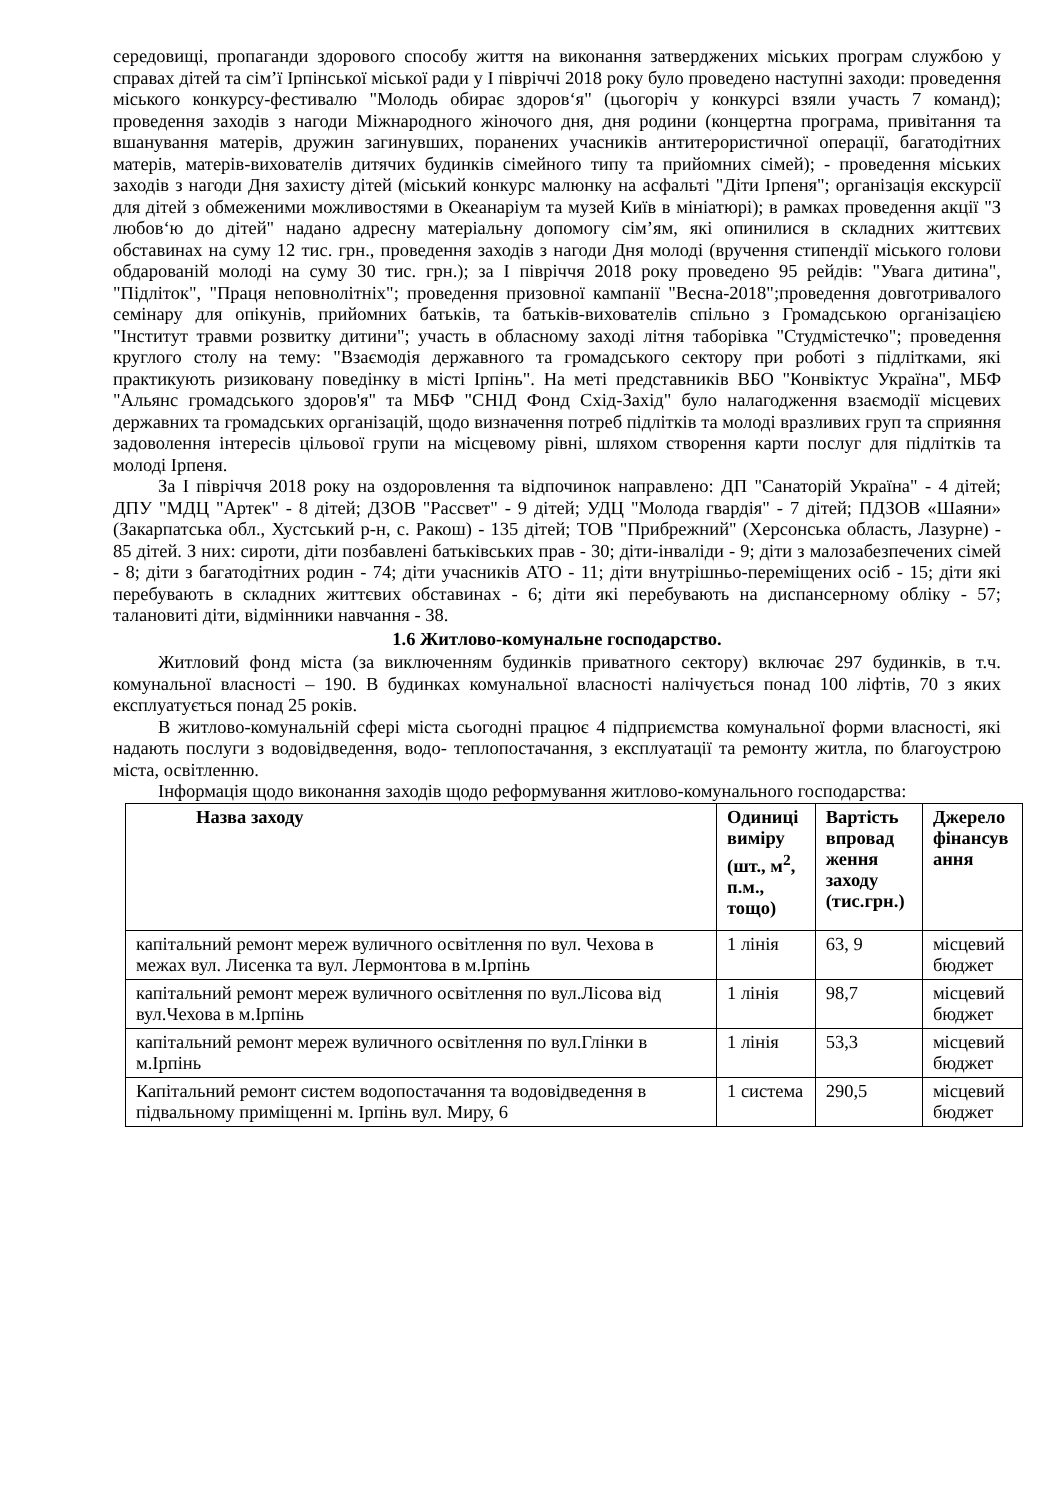середовищі, пропаганди здорового способу життя на виконання затверджених міських програм службою у справах дітей та сім’ї Ірпінської міської ради у І півріччі 2018 року було проведено наступні заходи: проведення міського конкурсу-фестивалю "Молодь обирає здоров‘я" (цьогоріч у конкурсі взяли участь 7 команд); проведення заходів з нагоди Міжнародного жіночого дня, дня родини (концертна програма, привітання та вшанування матерів, дружин загинувших, поранених учасників антитерористичної операції, багатодітних матерів, матерів-вихователів дитячих будинків сімейного типу та прийомних сімей); - проведення міських заходів з нагоди Дня захисту дітей (міський конкурс малюнку на асфальті "Діти Ірпеня"; організація екскурсії для дітей з обмеженими можливостями в Океанаріум та музей Київ в мініатюрі); в рамках проведення акції "З любов‘ю до дітей" надано адресну матеріальну допомогу сім’ям, які опинилися в складних життєвих обставинах на суму 12 тис. грн., проведення заходів з нагоди Дня молоді (вручення стипендії міського голови обдарованій молоді на суму 30 тис. грн.); за І півріччя 2018 року проведено 95 рейдів: "Увага дитина", "Підліток", "Праця неповнолітніх"; проведення призовної кампанії "Весна-2018";проведення довготривалого семінару для опікунів, прийомних батьків, та батьків-вихователів спільно з Громадською організацією "Інститут травми розвитку дитини"; участь в обласному заході літня таборівка "Студмістечко"; проведення круглого столу на тему: "Взаємодія державного та громадського сектору при роботі з підлітками, які практикують ризиковану поведінку в місті Ірпінь". На меті представників ВБО "Конвіктус Україна", МБФ "Альянс громадського здоров'я" та МБФ "СНІД Фонд Схід-Захід" було налагодження взаємодії місцевих державних та громадських організацій, щодо визначення потреб підлітків та молоді вразливих груп та сприяння задоволення інтересів цільової групи на місцевому рівні, шляхом створення карти послуг для підлітків та молоді Ірпеня.
За І півріччя 2018 року на оздоровлення та відпочинок направлено: ДП "Санаторій Україна" - 4 дітей; ДПУ "МДЦ "Артек" - 8 дітей; ДЗОВ "Рассвет" - 9 дітей; УДЦ "Молода гвардія" - 7 дітей; ПДЗОВ «Шаяни» (Закарпатська обл., Хустський р-н, с. Ракош) - 135 дітей; ТОВ "Прибрежний" (Херсонська область, Лазурне) - 85 дітей. З них: сироти, діти позбавлені батьківських прав - 30; діти-інваліди - 9; діти з малозабезпечених сімей - 8; діти з багатодітних родин - 74; діти учасників АТО - 11; діти внутрішньо-переміщених осіб - 15; діти які перебувають в складних життєвих обставинах - 6; діти які перебувають на диспансерному обліку - 57; талановиті діти, відмінники навчання - 38.
1.6 Житлово-комунальне господарство.
Житловий фонд міста (за виключенням будинків приватного сектору) включає 297 будинків, в т.ч. комунальної власності – 190. В будинках комунальної власності налічується понад 100 ліфтів, 70 з яких експлуатується понад 25 років.
В житлово-комунальній сфері міста сьогодні працює 4 підприємства комунальної форми власності, які надають послуги з водовідведення, водо- теплопостачання, з експлуатації та ремонту житла, по благоустрою міста, освітленню.
Інформація щодо виконання заходів щодо реформування житлово-комунального господарства:
| Назва заходу | Одиниці виміру (шт., м<sup>2</sup>, п.м., тощо) | Вартість впровад ження заходу (тис.грн.) | Джерело фінансув ання |
| --- | --- | --- | --- |
| капітальний ремонт мереж вуличного освітлення по вул. Чехова в межах вул. Лисенка та вул. Лермонтова в м.Ірпінь | 1 лінія | 63, 9 | місцевий бюджет |
| капітальний ремонт мереж вуличного освітлення по вул.Лісова від вул.Чехова в м.Ірпінь | 1 лінія | 98,7 | місцевий бюджет |
| капітальний ремонт мереж вуличного освітлення по вул.Глінки в м.Ірпінь | 1 лінія | 53,3 | місцевий бюджет |
| Капітальний ремонт систем водопостачання та водовідведення в підвальному приміщенні м. Ірпінь вул. Миру, 6 | 1 система | 290,5 | місцевий бюджет |